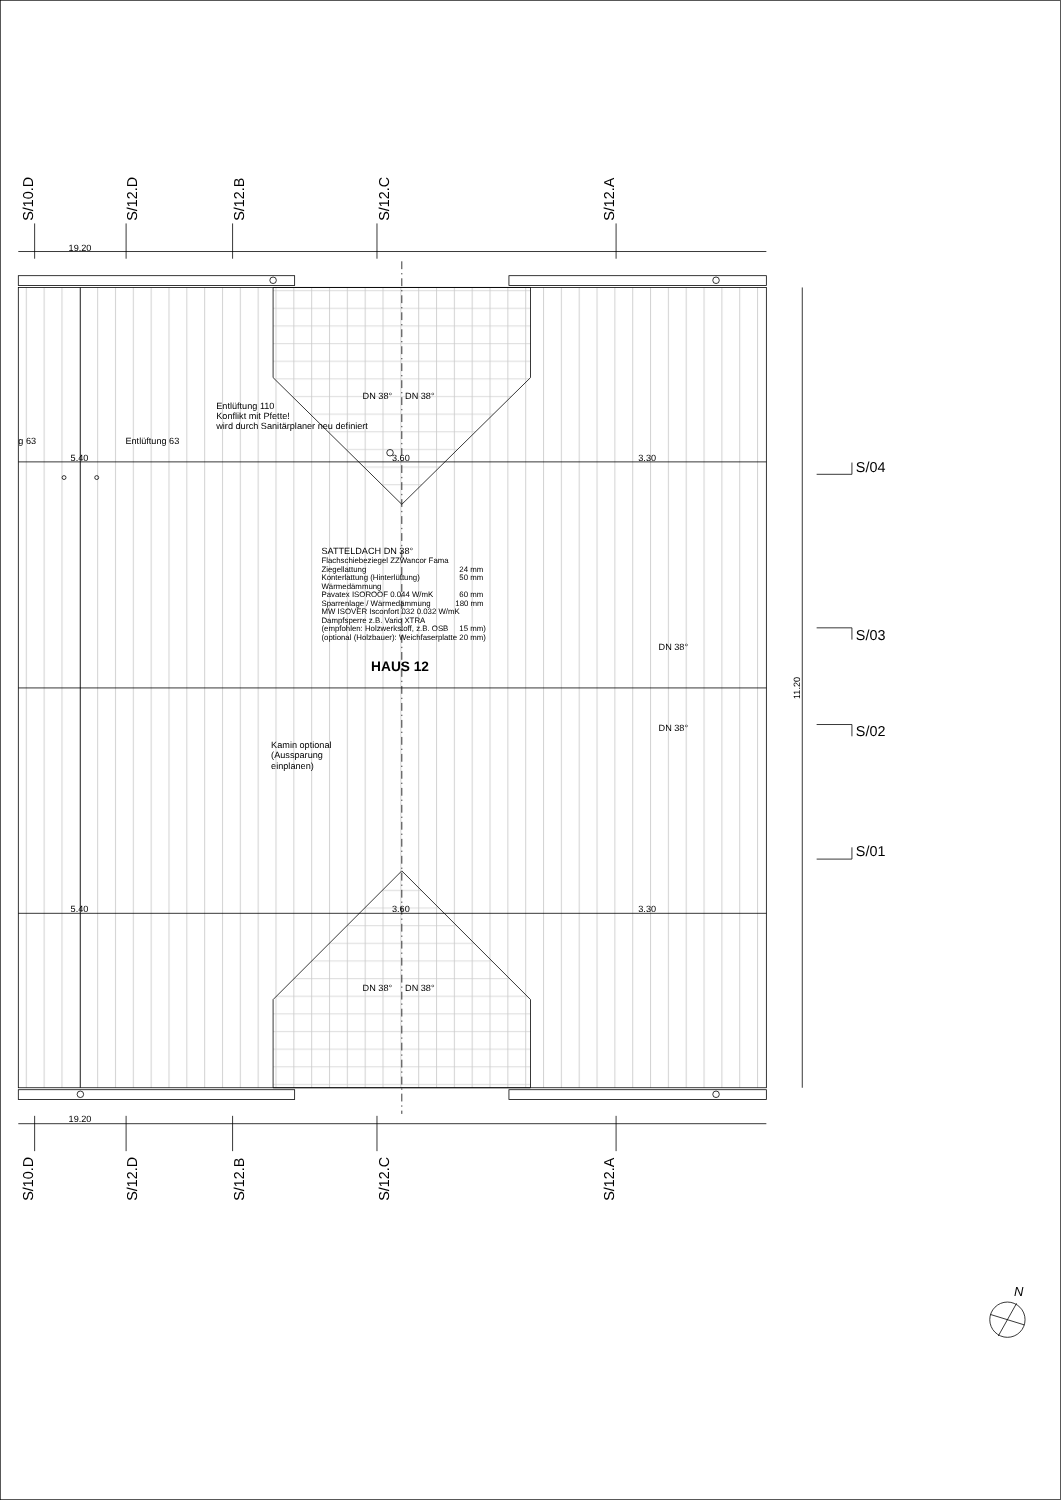S/10.D
S/12.D
S/12.B
S/12.C
S/12.A
19.20
DN 38°
DN 38°
Entlüftung 110
Konflikt mit Pfette!
wird durch Sanitärplaner neu definiert
g 63
Entlüftung 63
5.40
3.60
3.30
S/04
SATTELDACH DN 38°
Flachschiebeziegel ZZWancor Fama
Ziegellattung 24 mm
Konterlattung (Hinterlüftung) 50 mm
Wärmedämmung
Pavatex ISOROOF 0.044 W/mK 60 mm
Sparrenlage / Wärmedämmung 180 mm
MW ISOVER Isconfort 032 0.032 W/mK
Dampfsperre z.B. Vario XTRA
(empfohlen: Holzwerkstoff, z.B. OSB 15 mm)
(optional (Holzbauer): Weichfaserplatte 20 mm)
S/03
DN 38°
HAUS 12
11.20
DN 38°
S/02
Kamin optional
(Aussparung
einplanen)
S/01
5.40
3.60
3.30
DN 38°
DN 38°
19.20
S/10.D
S/12.D
S/12.B
S/12.C
S/12.A
N